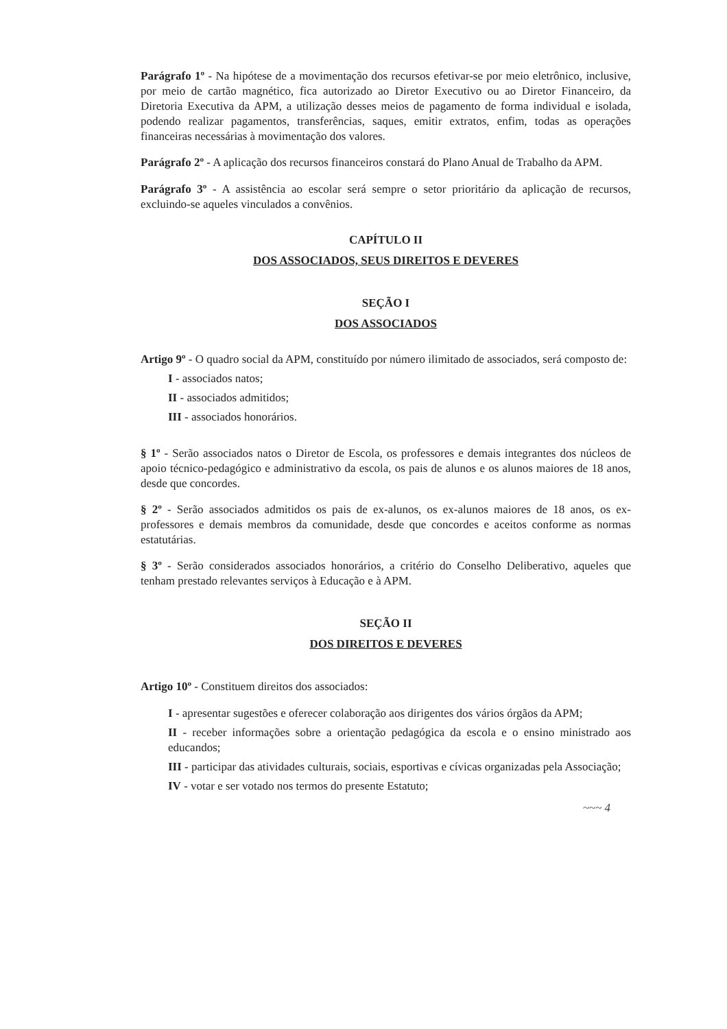Parágrafo 1º - Na hipótese de a movimentação dos recursos efetivar-se por meio eletrônico, inclusive, por meio de cartão magnético, fica autorizado ao Diretor Executivo ou ao Diretor Financeiro, da Diretoria Executiva da APM, a utilização desses meios de pagamento de forma individual e isolada, podendo realizar pagamentos, transferências, saques, emitir extratos, enfim, todas as operações financeiras necessárias à movimentação dos valores.
Parágrafo 2º - A aplicação dos recursos financeiros constará do Plano Anual de Trabalho da APM.
Parágrafo 3º - A assistência ao escolar será sempre o setor prioritário da aplicação de recursos, excluindo-se aqueles vinculados a convênios.
CAPÍTULO II
DOS ASSOCIADOS, SEUS DIREITOS E DEVERES
SEÇÃO I
DOS ASSOCIADOS
Artigo 9º - O quadro social da APM, constituído por número ilimitado de associados, será composto de:
I - associados natos;
II - associados admitidos;
III - associados honorários.
§ 1º - Serão associados natos o Diretor de Escola, os professores e demais integrantes dos núcleos de apoio técnico-pedagógico e administrativo da escola, os pais de alunos e os alunos maiores de 18 anos, desde que concordes.
§ 2º - Serão associados admitidos os pais de ex-alunos, os ex-alunos maiores de 18 anos, os ex-professores e demais membros da comunidade, desde que concordes e aceitos conforme as normas estatutárias.
§ 3º - Serão considerados associados honorários, a critério do Conselho Deliberativo, aqueles que tenham prestado relevantes serviços à Educação e à APM.
SEÇÃO II
DOS DIREITOS E DEVERES
Artigo 10º - Constituem direitos dos associados:
I - apresentar sugestões e oferecer colaboração aos dirigentes dos vários órgãos da APM;
II - receber informações sobre a orientação pedagógica da escola e o ensino ministrado aos educandos;
III - participar das atividades culturais, sociais, esportivas e cívicas organizadas pela Associação;
IV - votar e ser votado nos termos do presente Estatuto;
~~~ 4